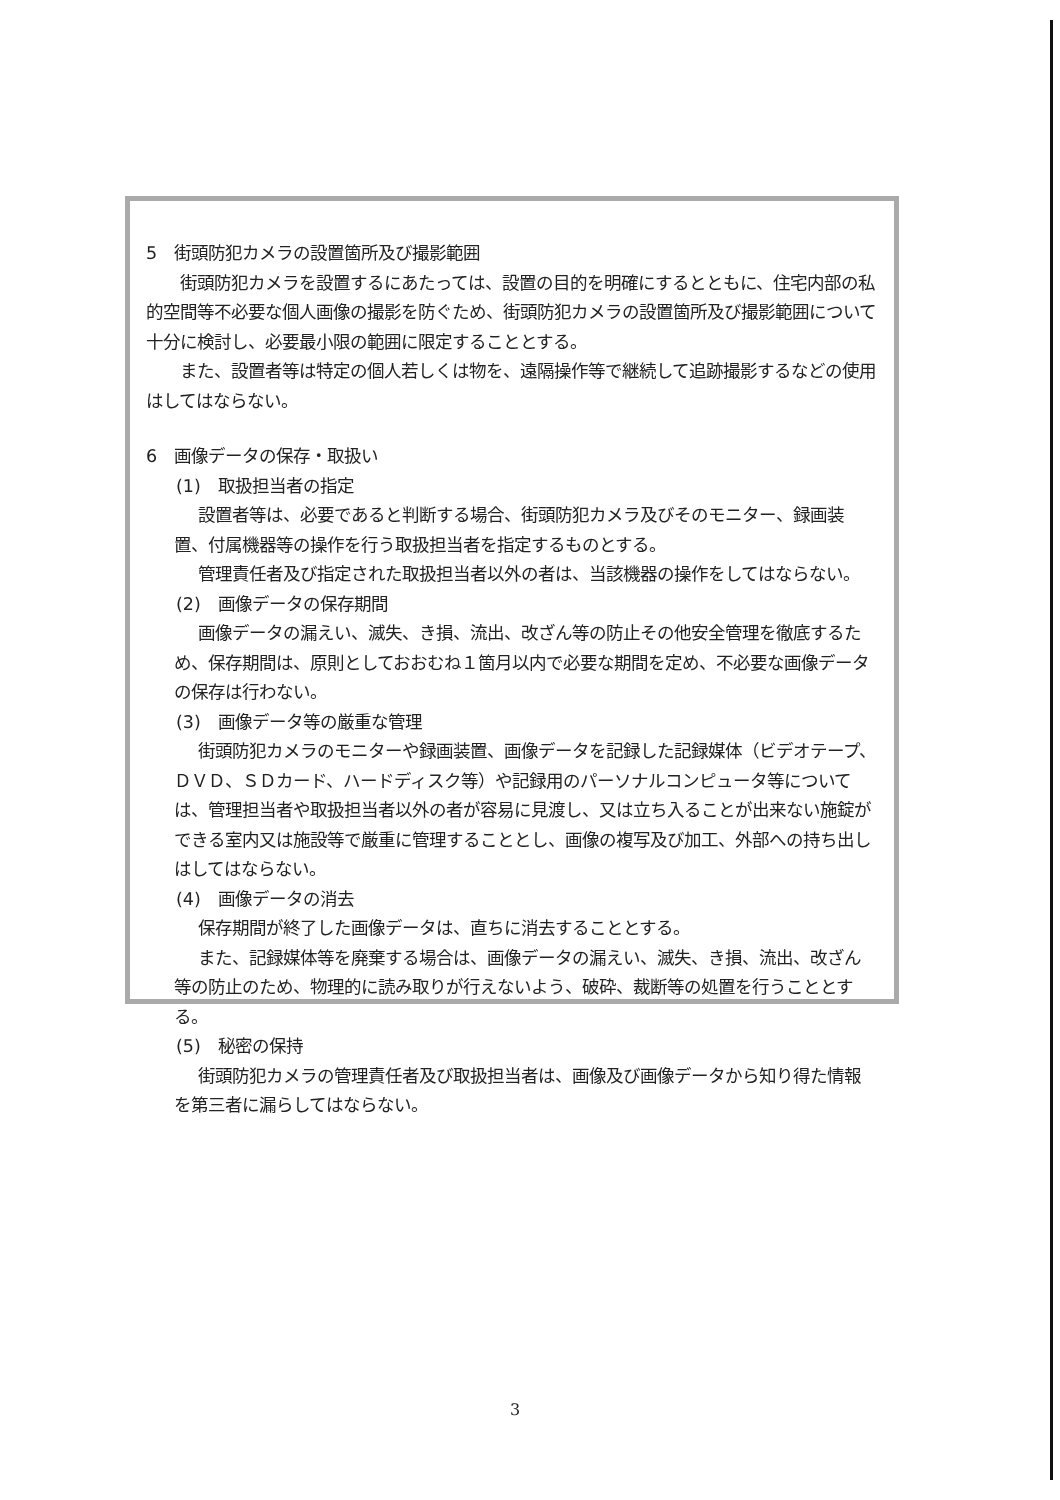5　街頭防犯カメラの設置箇所及び撮影範囲
街頭防犯カメラを設置するにあたっては、設置の目的を明確にするとともに、住宅内部の私的空間等不必要な個人画像の撮影を防ぐため、街頭防犯カメラの設置箇所及び撮影範囲について十分に検討し、必要最小限の範囲に限定することとする。
また、設置者等は特定の個人若しくは物を、遠隔操作等で継続して追跡撮影するなどの使用はしてはならない。
6　画像データの保存・取扱い
(1)　取扱担当者の指定
設置者等は、必要であると判断する場合、街頭防犯カメラ及びそのモニター、録画装置、付属機器等の操作を行う取扱担当者を指定するものとする。
管理責任者及び指定された取扱担当者以外の者は、当該機器の操作をしてはならない。
(2)　画像データの保存期間
画像データの漏えい、滅失、き損、流出、改ざん等の防止その他安全管理を徹底するため、保存期間は、原則としておおむね１箇月以内で必要な期間を定め、不必要な画像データの保存は行わない。
(3)　画像データ等の厳重な管理
街頭防犯カメラのモニターや録画装置、画像データを記録した記録媒体（ビデオテープ、ＤＶＤ、ＳＤカード、ハードディスク等）や記録用のパーソナルコンピュータ等については、管理担当者や取扱担当者以外の者が容易に見渡し、又は立ち入ることが出来ない施錠ができる室内又は施設等で厳重に管理することとし、画像の複写及び加工、外部への持ち出しはしてはならない。
(4)　画像データの消去
保存期間が終了した画像データは、直ちに消去することとする。
また、記録媒体等を廃棄する場合は、画像データの漏えい、滅失、き損、流出、改ざん等の防止のため、物理的に読み取りが行えないよう、破砕、裁断等の処置を行うこととする。
(5)　秘密の保持
街頭防犯カメラの管理責任者及び取扱担当者は、画像及び画像データから知り得た情報を第三者に漏らしてはならない。
3